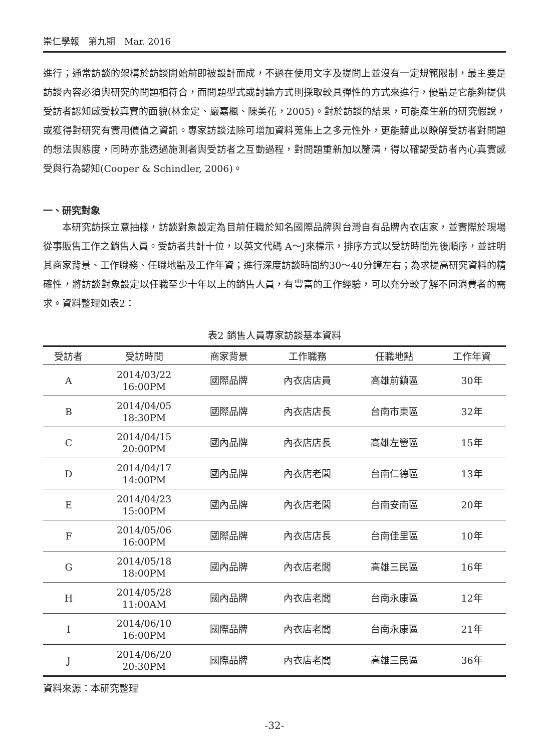崇仁學報　第九期　Mar. 2016
進行；通常訪談的架構於訪談開始前即被設計而成，不過在使用文字及提問上並沒有一定規範限制，最主要是訪談內容必須與研究的問題相符合，而問題型式或討論方式則採取較具彈性的方式來進行，優點是它能夠提供受訪者認知感受較真實的面貌(林金定、嚴嘉楓、陳美花，2005)。對於訪談的結果，可能產生新的研究假說，或獲得對研究有實用價值之資訊。專家訪談法除可增加資料蒐集上之多元性外，更能藉此以瞭解受訪者對問題的想法與態度，同時亦能透過施測者與受訪者之互動過程，對問題重新加以釐清，得以確認受訪者內心真實感受與行為認知(Cooper & Schindler, 2006)。
一、研究對象
本研究訪採立意抽樣，訪談對象設定為目前任職於知名國際品牌與台灣自有品牌內衣店家，並實際於現場從事販售工作之銷售人員。受訪者共計十位，以英文代碼 A～J來標示，排序方式以受訪時間先後順序，並註明其商家背景、工作職務、任職地點及工作年資；進行深度訪談時間約30～40分鐘左右；為求提高研究資料的精確性，將訪談對象設定以任職至少十年以上的銷售人員，有豐富的工作經驗，可以充分較了解不同消費者的需求。資料整理如表2：
表2 銷售人員專家訪談基本資料
| 受訪者 | 受訪時間 | 商家背景 | 工作職務 | 任職地點 | 工作年資 |
| --- | --- | --- | --- | --- | --- |
| A | 2014/03/22 16:00PM | 國際品牌 | 內衣店店員 | 高雄前鎮區 | 30年 |
| B | 2014/04/05 18:30PM | 國際品牌 | 內衣店店長 | 台南市東區 | 32年 |
| C | 2014/04/15 20:00PM | 國內品牌 | 內衣店店長 | 高雄左營區 | 15年 |
| D | 2014/04/17 14:00PM | 國內品牌 | 內衣店老闆 | 台南仁德區 | 13年 |
| E | 2014/04/23 15:00PM | 國內品牌 | 內衣店老闆 | 台南安南區 | 20年 |
| F | 2014/05/06 16:00PM | 國際品牌 | 內衣店店長 | 台南佳里區 | 10年 |
| G | 2014/05/18 18:00PM | 國內品牌 | 內衣店老闆 | 高雄三民區 | 16年 |
| H | 2014/05/28 11:00AM | 國內品牌 | 內衣店老闆 | 台南永康區 | 12年 |
| I | 2014/06/10 16:00PM | 國際品牌 | 內衣店老闆 | 台南永康區 | 21年 |
| J | 2014/06/20 20:30PM | 國際品牌 | 內衣店老闆 | 高雄三民區 | 36年 |
資料來源：本研究整理
-32-